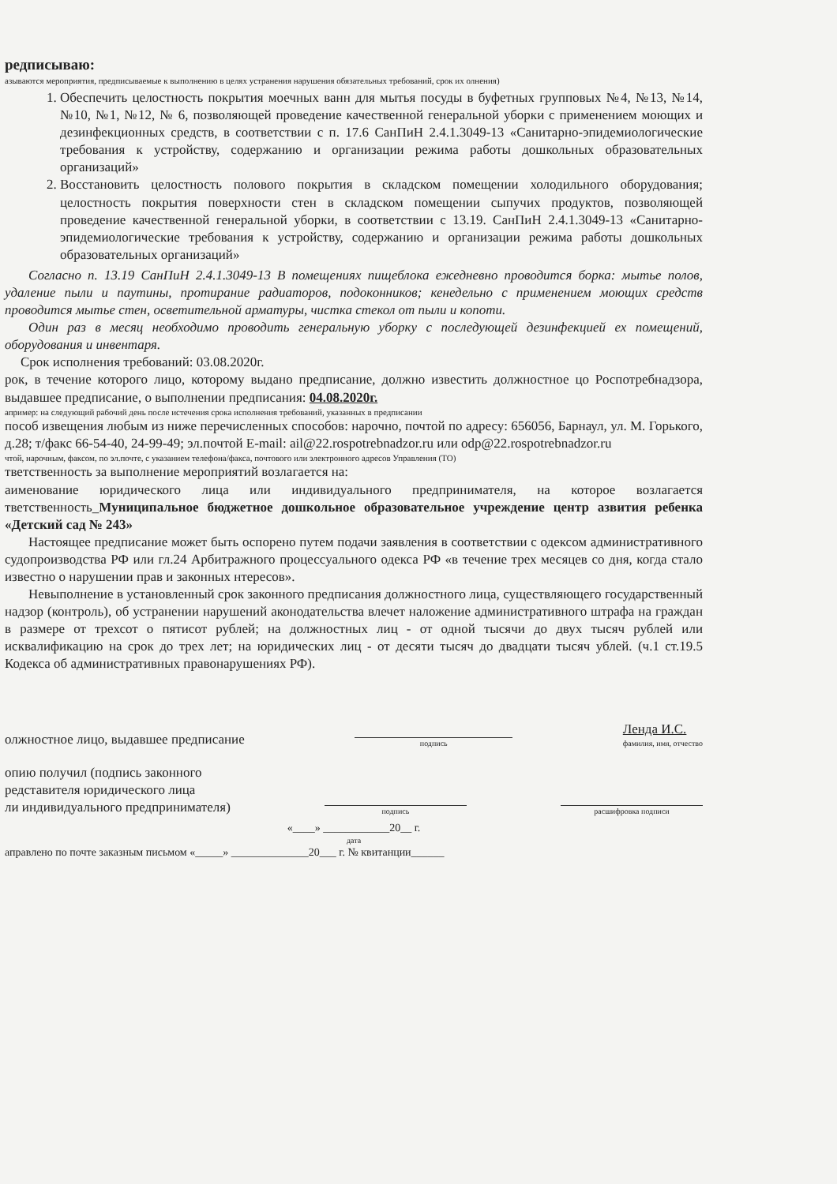редписываю:
азываются мероприятия, предписываемые к выполнению в целях устранения нарушения обязательных требований, срок их олнения)
1. Обеспечить целостность покрытия моечных ванн для мытья посуды в буфетных групповых №4, №13, №14, №10, №1, №12, № 6, позволяющей проведение качественной генеральной уборки с применением моющих и дезинфекционных средств, в соответствии с п. 17.6 СанПиН 2.4.1.3049-13 «Санитарно-эпидемиологические требования к устройству, содержанию и организации режима работы дошкольных образовательных организаций»
2. Восстановить целостность полового покрытия в складском помещении холодильного оборудования; целостность покрытия поверхности стен в складском помещении сыпучих продуктов, позволяющей проведение качественной генеральной уборки, в соответствии с 13.19. СанПиН 2.4.1.3049-13 «Санитарно-эпидемиологические требования к устройству, содержанию и организации режима работы дошкольных образовательных организаций»
Согласно п. 13.19 СанПиН 2.4.1.3049-13 В помещениях пищеблока ежедневно проводится борка: мытье полов, удаление пыли и паутины, протирание радиаторов, подоконников; кенедельно с применением моющих средств проводится мытье стен, осветительной арматуры, чистка стекол от пыли и копоти.
Один раз в месяц необходимо проводить генеральную уборку с последующей дезинфекцией ех помещений, оборудования и инвентаря.
Срок исполнения требований: 03.08.2020г.
рок, в течение которого лицо, которому выдано предписание, должно известить должностное цо Роспотребнадзора, выдавшее предписание, о выполнении предписания: 04.08.2020г.
апример: на следующий рабочий день после истечения срока исполнения требований, указанных в предписании
пособ извещения любым из ниже перечисленных способов: нарочно, почтой по адресу: 656056, Барнаул, ул. М. Горького, д.28; т/факс 66-54-40, 24-99-49; эл.почтой E-mail: ail@22.rospotrebnadzor.ru или odp@22.rospotrebnadzor.ru
чтой, нарочным, факсом, по эл.почте, с указанием телефона/факса, почтового или электронного адресов Управления (ТО)
тветственность за выполнение мероприятий возлагается на:
аименование юридического лица или индивидуального предпринимателя, на которое возлагается тветственность_Муниципальное бюджетное дошкольное образовательное учреждение центр азвития ребенка «Детский сад № 243»
Настоящее предписание может быть оспорено путем подачи заявления в соответствии с одексом административного судопроизводства РФ или гл.24 Арбитражного процессуального одекса РФ «в течение трех месяцев со дня, когда стало известно о нарушении прав и законных нтересов».
Невыполнение в установленный срок законного предписания должностного лица, существляющего государственный надзор (контроль), об устранении нарушений аконодательства влечет наложение административного штрафа на граждан в размере от трехсот о пятисот рублей; на должностных лиц - от одной тысячи до двух тысяч рублей или исквалификацию на срок до трех лет; на юридических лиц - от десяти тысяч до двадцати тысяч ублей. (ч.1 ст.19.5 Кодекса об административных правонарушениях РФ).
олжностное лицо, выдавшее предписание
подпись
Ленда И.С.
фамилия, имя, отчество
опию получил (подпись законного
редставителя юридического лица
ли индивидуального предпринимателя)
подпись
расшифровка подписи
«____» ____________20__ г.
дата
аправлено по почте заказным письмом «_____» ______________20___ г. № квитанции______